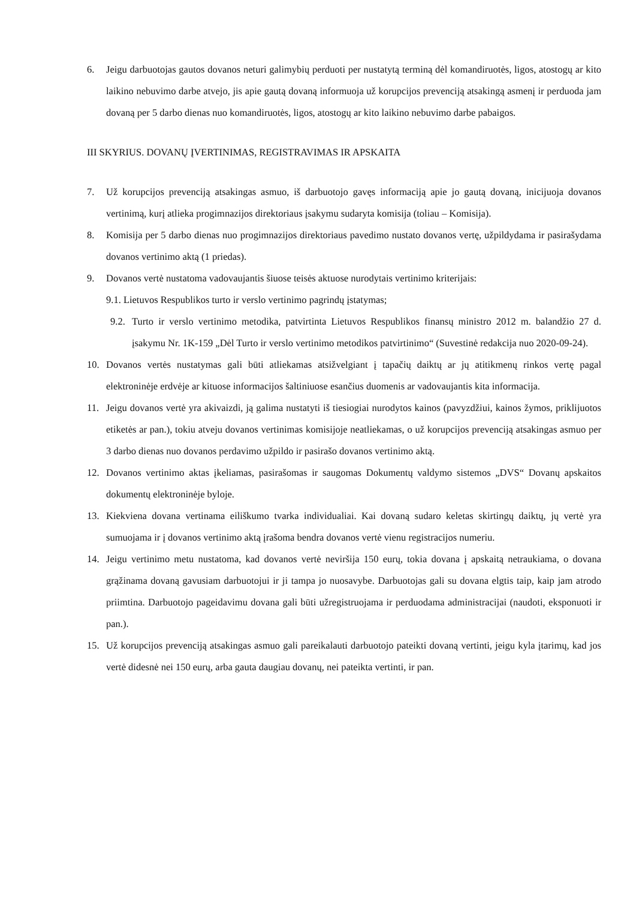6. Jeigu darbuotojas gautos dovanos neturi galimybių perduoti per nustatytą terminą dėl komandiruotės, ligos, atostogų ar kito laikino nebuvimo darbe atvejo, jis apie gautą dovaną informuoja už korupcijos prevenciją atsakingą asmenį ir perduoda jam dovaną per 5 darbo dienas nuo komandiruotės, ligos, atostogų ar kito laikino nebuvimo darbe pabaigos.
III SKYRIUS. DOVANŲ ĮVERTINIMAS, REGISTRAVIMAS IR APSKAITA
7. Už korupcijos prevenciją atsakingas asmuo, iš darbuotojo gavęs informaciją apie jo gautą dovaną, inicijuoja dovanos vertinimą, kurį atlieka progimnazijos direktoriaus įsakymu sudaryta komisija (toliau – Komisija).
8. Komisija per 5 darbo dienas nuo progimnazijos direktoriaus pavedimo nustato dovanos vertę, užpildydama ir pasirašydama dovanos vertinimo aktą (1 priedas).
9. Dovanos vertė nustatoma vadovaujantis šiuose teisės aktuose nurodytais vertinimo kriterijais:
9.1. Lietuvos Respublikos turto ir verslo vertinimo pagrindų įstatymas;
9.2. Turto ir verslo vertinimo metodika, patvirtinta Lietuvos Respublikos finansų ministro 2012 m. balandžio 27 d. įsakymu Nr. 1K-159 „Dėl Turto ir verslo vertinimo metodikos patvirtinimo“ (Suvestinė redakcija nuo 2020-09-24).
10. Dovanos vertės nustatymas gali būti atliekamas atsižvelgiant į tapačių daiktų ar jų atitikmenų rinkos vertę pagal elektroninėje erdvėje ar kituose informacijos šaltiniuose esančius duomenis ar vadovaujantis kita informacija.
11. Jeigu dovanos vertė yra akivaizdi, ją galima nustatyti iš tiesiogiai nurodytos kainos (pavyzdžiui, kainos žymos, priklijuotos etiketės ar pan.), tokiu atveju dovanos vertinimas komisijoje neatliekamas, o už korupcijos prevenciją atsakingas asmuo per 3 darbo dienas nuo dovanos perdavimo užpildo ir pasirašo dovanos vertinimo aktą.
12. Dovanos vertinimo aktas įkeliamas, pasirašomas ir saugomas Dokumentų valdymo sistemos „DVS“ Dovanų apskaitos dokumentų elektroninėje byloje.
13. Kiekviena dovana vertinama eiliškumo tvarka individualiai. Kai dovaną sudaro keletas skirtingų daiktų, jų vertė yra sumuojama ir į dovanos vertinimo aktą įrašoma bendra dovanos vertė vienu registracijos numeriu.
14. Jeigu vertinimo metu nustatoma, kad dovanos vertė neviršija 150 eurų, tokia dovana į apskaitą netraukiama, o dovana grąžinama dovaną gavusiam darbuotojui ir ji tampa jo nuosavybe. Darbuotojas gali su dovana elgtis taip, kaip jam atrodo priimtina. Darbuotojo pageidavimu dovana gali būti užregistruojama ir perduodama administracijai (naudoti, eksponuoti ir pan.).
15. Už korupcijos prevenciją atsakingas asmuo gali pareikalauti darbuotojo pateikti dovaną vertinti, jeigu kyla įtarimų, kad jos vertė didesnė nei 150 eurų, arba gauta daugiau dovanų, nei pateikta vertinti, ir pan.